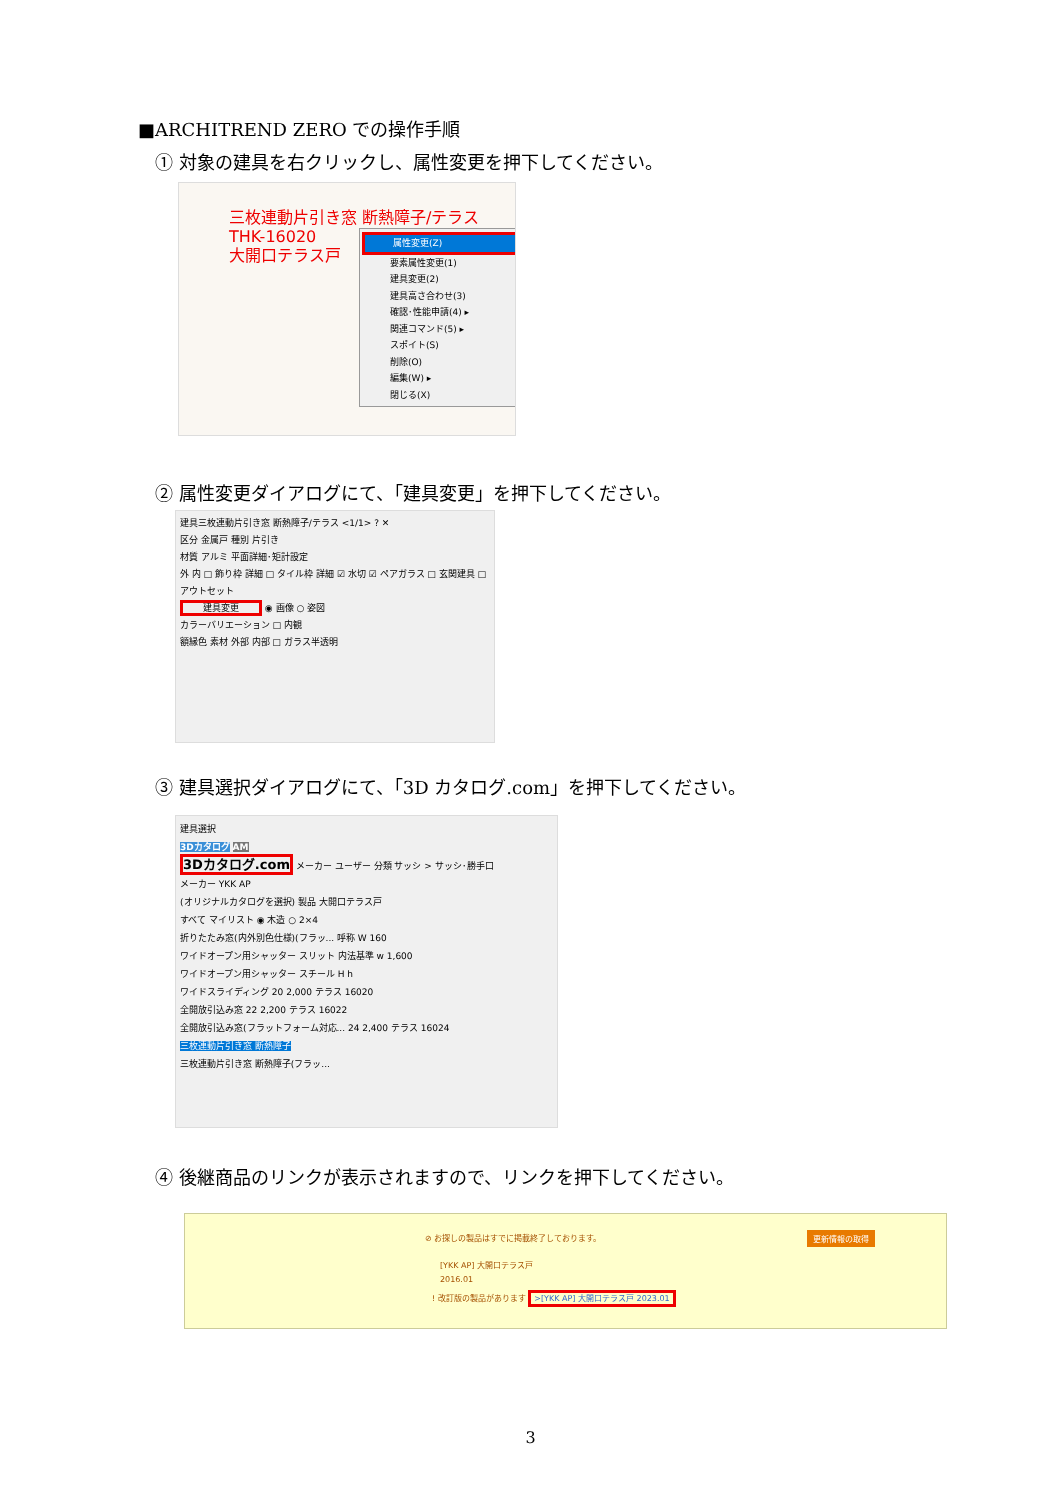■ARCHITREND ZERO での操作手順
① 対象の建具を右クリックし、属性変更を押下してください。
三枚連動片引き窓 断熱障子/テラス
THK-16020
大開口テラス戸
属性変更(Z)
要素属性変更(1)
建具変更(2)
建具高さ合わせ(3)
確認･性能申請(4) ▸
関連コマンド(5) ▸
スポイト(S)
削除(O)
編集(W) ▸
閉じる(X)
② 属性変更ダイアログにて、「建具変更」を押下してください。
建具三枚連動片引き窓 断熱障子/テラス <1/1> ? ✕
区分 金属戸 種別 片引き
材質 アルミ 平面詳細･矩計設定
外 内 □ 飾り枠 詳細 □ タイル枠 詳細 ☑ 水切 ☑ ペアガラス □ 玄関建具 □ アウトセット
建具変更 ◉ 画像 ○ 姿図
カラーバリエーション □ 内観
額縁色 素材 外部 内部 □ ガラス半透明
③ 建具選択ダイアログにて、「3D カタログ.com」を押下してください。
建具選択
3Dカタログ AM
3Dカタログ.com メーカー ユーザー 分類 サッシ > サッシ･勝手口
メーカー YKK AP
(オリジナルカタログを選択) 製品 大開口テラス戸
すべて マイリスト ◉ 木造 ○ 2×4
折りたたみ窓(内外別色仕様)(フラッ... 呼称 W 160
ワイドオープン用シャッター スリット 内法基準 w 1,600
ワイドオープン用シャッター スチール H h
ワイドスライディング 20 2,000 テラス 16020
全開放引込み窓 22 2,200 テラス 16022
全開放引込み窓(フラットフォーム対応... 24 2,400 テラス 16024
三枚連動片引き窓 断熱障子
三枚連動片引き窓 断熱障子(フラッ...
④ 後継商品のリンクが表示されますので、リンクを押下してください。
⊘ お探しの製品はすでに掲載終了しております。
更新情報の取得
[YKK AP] 大開口テラス戸
2016.01
! 改訂版の製品があります >[YKK AP] 大開口テラス戸 2023.01
3